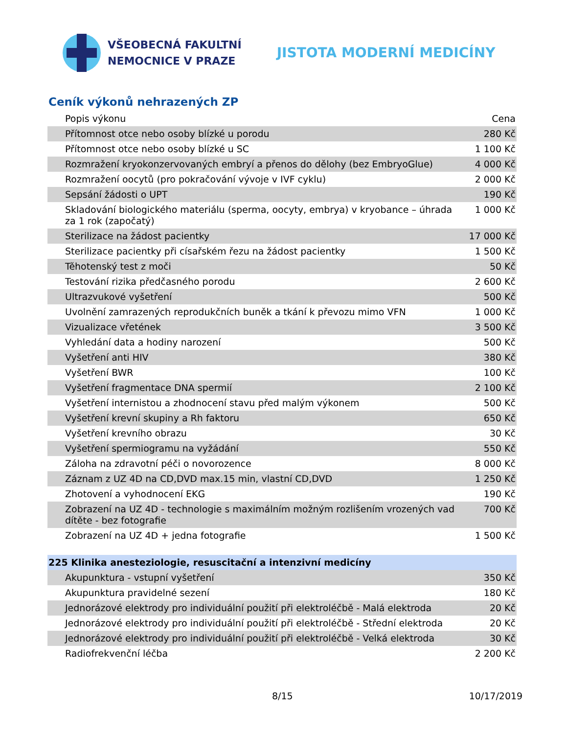VŠEOBECNÁ FAKULTNÍ
NEMOCNICE V PRAZE
JISTOTA MODERNÍ MEDICÍNY
Ceník výkonů nehrazených ZP
| Popis výkonu | Cena |
| --- | --- |
| Přítomnost otce nebo osoby blízké u porodu | 280 Kč |
| Přítomnost otce nebo osoby blízké u SC | 1 100 Kč |
| Rozmražení kryokonzervovaných embryí a přenos do dělohy (bez EmbryoGlue) | 4 000 Kč |
| Rozmražení oocytů (pro pokračování vývoje v IVF cyklu) | 2 000 Kč |
| Sepsání žádosti o UPT | 190 Kč |
| Skladování biologického materiálu (sperma, oocyty, embrya) v kryobance – úhrada za 1 rok (započatý) | 1 000 Kč |
| Sterilizace na žádost pacientky | 17 000 Kč |
| Sterilizace pacientky při císařském řezu na žádost pacientky | 1 500 Kč |
| Těhotenský test z moči | 50 Kč |
| Testování rizika předčasného porodu | 2 600 Kč |
| Ultrazvukové vyšetření | 500 Kč |
| Uvolnění zamrazených reprodukčních buněk a tkání k převozu mimo VFN | 1 000 Kč |
| Vizualizace vřetének | 3 500 Kč |
| Vyhledání data a hodiny narození | 500 Kč |
| Vyšetření anti HIV | 380 Kč |
| Vyšetření BWR | 100 Kč |
| Vyšetření fragmentace DNA spermií | 2 100 Kč |
| Vyšetření internistou a zhodnocení stavu před malým výkonem | 500 Kč |
| Vyšetření krevní skupiny a Rh faktoru | 650 Kč |
| Vyšetření krevního obrazu | 30 Kč |
| Vyšetření spermiogramu na vyžádání | 550 Kč |
| Záloha na zdravotní péči o novorozence | 8 000 Kč |
| Záznam z UZ 4D na CD,DVD max.15 min, vlastní CD,DVD | 1 250 Kč |
| Zhotovení a vyhodnocení EKG | 190 Kč |
| Zobrazení na UZ 4D - technologie s maximálním možným rozlišením vrozených vad dítěte - bez fotografie | 700 Kč |
| Zobrazení na UZ 4D + jedna fotografie | 1 500 Kč |
| 225 Klinika anesteziologie, resuscitační a intenzivní medicíny | |
| Akupunktura - vstupní vyšetření | 350 Kč |
| Akupunktura pravidelné sezení | 180 Kč |
| Jednorázové elektrody pro individuální použití při elektroléčbě - Malá elektroda | 20 Kč |
| Jednorázové elektrody pro individuální použití při elektroléčbě - Střední elektroda | 20 Kč |
| Jednorázové elektrody pro individuální použití při elektroléčbě - Velká elektroda | 30 Kč |
| Radiofrekvenční léčba | 2 200 Kč |
8/15 10/17/2019